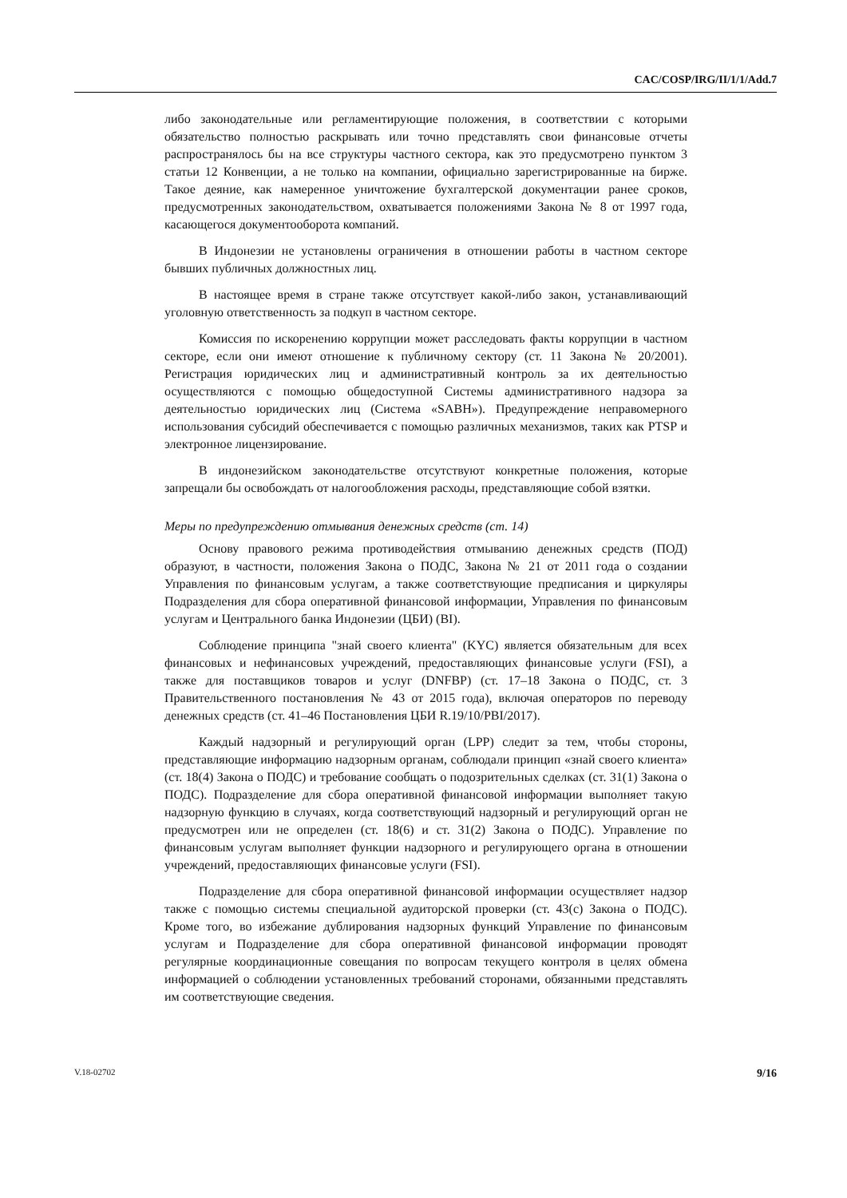CAC/COSP/IRG/II/1/1/Add.7
либо законодательные или регламентирующие положения, в соответствии с которыми обязательство полностью раскрывать или точно представлять свои финансовые отчеты распространялось бы на все структуры частного сектора, как это предусмотрено пунктом 3 статьи 12 Конвенции, а не только на компании, официально зарегистрированные на бирже. Такое деяние, как намеренное уничтожение бухгалтерской документации ранее сроков, предусмотренных законодательством, охватывается положениями Закона № 8 от 1997 года, касающегося документооборота компаний.
В Индонезии не установлены ограничения в отношении работы в частном секторе бывших публичных должностных лиц.
В настоящее время в стране также отсутствует какой-либо закон, устанавливающий уголовную ответственность за подкуп в частном секторе.
Комиссия по искоренению коррупции может расследовать факты коррупции в частном секторе, если они имеют отношение к публичному сектору (ст. 11 Закона № 20/2001). Регистрация юридических лиц и административный контроль за их деятельностью осуществляются с помощью общедоступной Системы административного надзора за деятельностью юридических лиц (Система «SABH»). Предупреждение неправомерного использования субсидий обеспечивается с помощью различных механизмов, таких как PTSP и электронное лицензирование.
В индонезийском законодательстве отсутствуют конкретные положения, которые запрещали бы освобождать от налогообложения расходы, представляющие собой взятки.
Меры по предупреждению отмывания денежных средств (ст. 14)
Основу правового режима противодействия отмыванию денежных средств (ПОД) образуют, в частности, положения Закона о ПОДС, Закона № 21 от 2011 года о создании Управления по финансовым услугам, а также соответствующие предписания и циркуляры Подразделения для сбора оперативной финансовой информации, Управления по финансовым услугам и Центрального банка Индонезии (ЦБИ) (BI).
Соблюдение принципа "знай своего клиента" (KYC) является обязательным для всех финансовых и нефинансовых учреждений, предоставляющих финансовые услуги (FSI), а также для поставщиков товаров и услуг (DNFBP) (ст. 17–18 Закона о ПОДС, ст. 3 Правительственного постановления № 43 от 2015 года), включая операторов по переводу денежных средств (ст. 41–46 Постановления ЦБИ R.19/10/PBI/2017).
Каждый надзорный и регулирующий орган (LPP) следит за тем, чтобы стороны, представляющие информацию надзорным органам, соблюдали принцип «знай своего клиента» (ст. 18(4) Закона о ПОДС) и требование сообщать о подозрительных сделках (ст. 31(1) Закона о ПОДС). Подразделение для сбора оперативной финансовой информации выполняет такую надзорную функцию в случаях, когда соответствующий надзорный и регулирующий орган не предусмотрен или не определен (ст. 18(6) и ст. 31(2) Закона о ПОДС). Управление по финансовым услугам выполняет функции надзорного и регулирующего органа в отношении учреждений, предоставляющих финансовые услуги (FSI).
Подразделение для сбора оперативной финансовой информации осуществляет надзор также с помощью системы специальной аудиторской проверки (ст. 43(c) Закона о ПОДС). Кроме того, во избежание дублирования надзорных функций Управление по финансовым услугам и Подразделение для сбора оперативной финансовой информации проводят регулярные координационные совещания по вопросам текущего контроля в целях обмена информацией о соблюдении установленных требований сторонами, обязанными представлять им соответствующие сведения.
V.18-02702 9/16